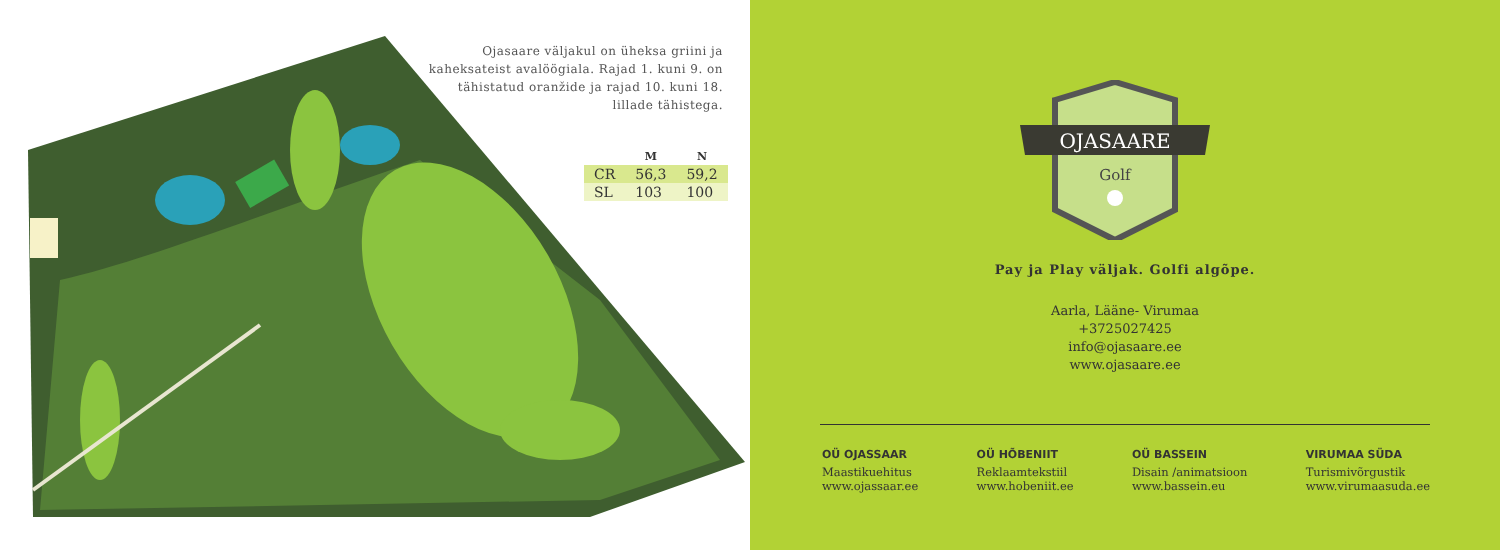Ojasaare väljakul on üheksa griini ja kaheksateist avalöögiala. Rajad 1. kuni 9. on tähistatud oranžide ja rajad 10. kuni 18. lillade tähistega.
| | M | N |
| --- | --- | --- |
| CR | 56,3 | 59,2 |
| SL | 103 | 100 |
OJASAARE
Golf
Pay ja Play väljak. Golfi algõpe.
Aarla, Lääne- Virumaa
+3725027425
info@ojasaare.ee
www.ojasaare.ee
OÜ OJASSAAR
Maastikuehitus
www.ojassaar.ee
OÜ HÕBENIIT
Reklaamtekstiil
www.hobeniit.ee
OÜ BASSEIN
Disain /animatsioon
www.bassein.eu
VIRUMAA SÜDA
Turismivõrgustik
www.virumaasuda.ee